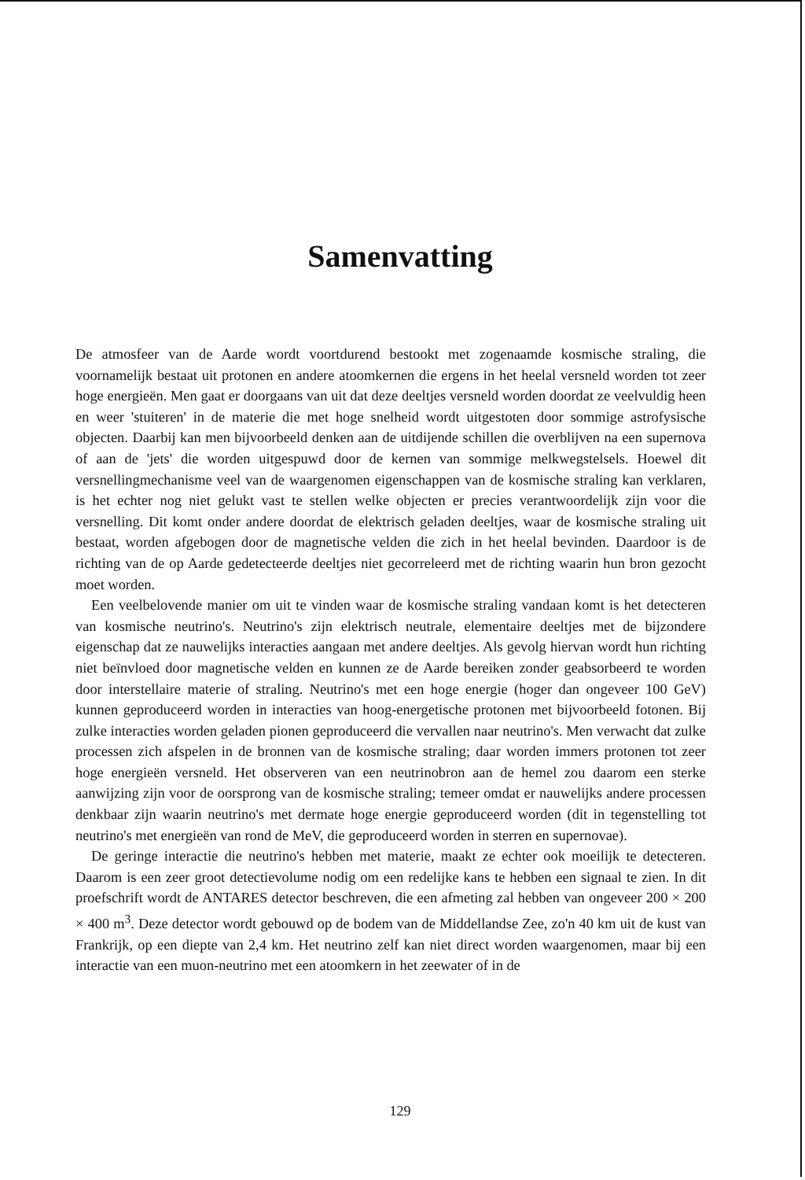Samenvatting
De atmosfeer van de Aarde wordt voortdurend bestookt met zogenaamde kosmische straling, die voornamelijk bestaat uit protonen en andere atoomkernen die ergens in het heelal versneld worden tot zeer hoge energieën. Men gaat er doorgaans van uit dat deze deeltjes versneld worden doordat ze veelvuldig heen en weer 'stuiteren' in de materie die met hoge snelheid wordt uitgestoten door sommige astrofysische objecten. Daarbij kan men bijvoorbeeld denken aan de uitdijende schillen die overblijven na een supernova of aan de 'jets' die worden uitgespuwd door de kernen van sommige melkwegstelsels. Hoewel dit versnellingmechanisme veel van de waargenomen eigenschappen van de kosmische straling kan verklaren, is het echter nog niet gelukt vast te stellen welke objecten er precies verantwoordelijk zijn voor die versnelling. Dit komt onder andere doordat de elektrisch geladen deeltjes, waar de kosmische straling uit bestaat, worden afgebogen door de magnetische velden die zich in het heelal bevinden. Daardoor is de richting van de op Aarde gedetecteerde deeltjes niet gecorreleerd met de richting waarin hun bron gezocht moet worden.
Een veelbelovende manier om uit te vinden waar de kosmische straling vandaan komt is het detecteren van kosmische neutrino's. Neutrino's zijn elektrisch neutrale, elementaire deeltjes met de bijzondere eigenschap dat ze nauwelijks interacties aangaan met andere deeltjes. Als gevolg hiervan wordt hun richting niet beïnvloed door magnetische velden en kunnen ze de Aarde bereiken zonder geabsorbeerd te worden door interstellaire materie of straling. Neutrino's met een hoge energie (hoger dan ongeveer 100 GeV) kunnen geproduceerd worden in interacties van hoog-energetische protonen met bijvoorbeeld fotonen. Bij zulke interacties worden geladen pionen geproduceerd die vervallen naar neutrino's. Men verwacht dat zulke processen zich afspelen in de bronnen van de kosmische straling; daar worden immers protonen tot zeer hoge energieën versneld. Het observeren van een neutrinobron aan de hemel zou daarom een sterke aanwijzing zijn voor de oorsprong van de kosmische straling; temeer omdat er nauwelijks andere processen denkbaar zijn waarin neutrino's met dermate hoge energie geproduceerd worden (dit in tegenstelling tot neutrino's met energieën van rond de MeV, die geproduceerd worden in sterren en supernovae).
De geringe interactie die neutrino's hebben met materie, maakt ze echter ook moeilijk te detecteren. Daarom is een zeer groot detectievolume nodig om een redelijke kans te hebben een signaal te zien. In dit proefschrift wordt de ANTARES detector beschreven, die een afmeting zal hebben van ongeveer 200 × 200 × 400 m<sup>3</sup>. Deze detector wordt gebouwd op de bodem van de Middellandse Zee, zo'n 40 km uit de kust van Frankrijk, op een diepte van 2,4 km. Het neutrino zelf kan niet direct worden waargenomen, maar bij een interactie van een muon-neutrino met een atoomkern in het zeewater of in de
129